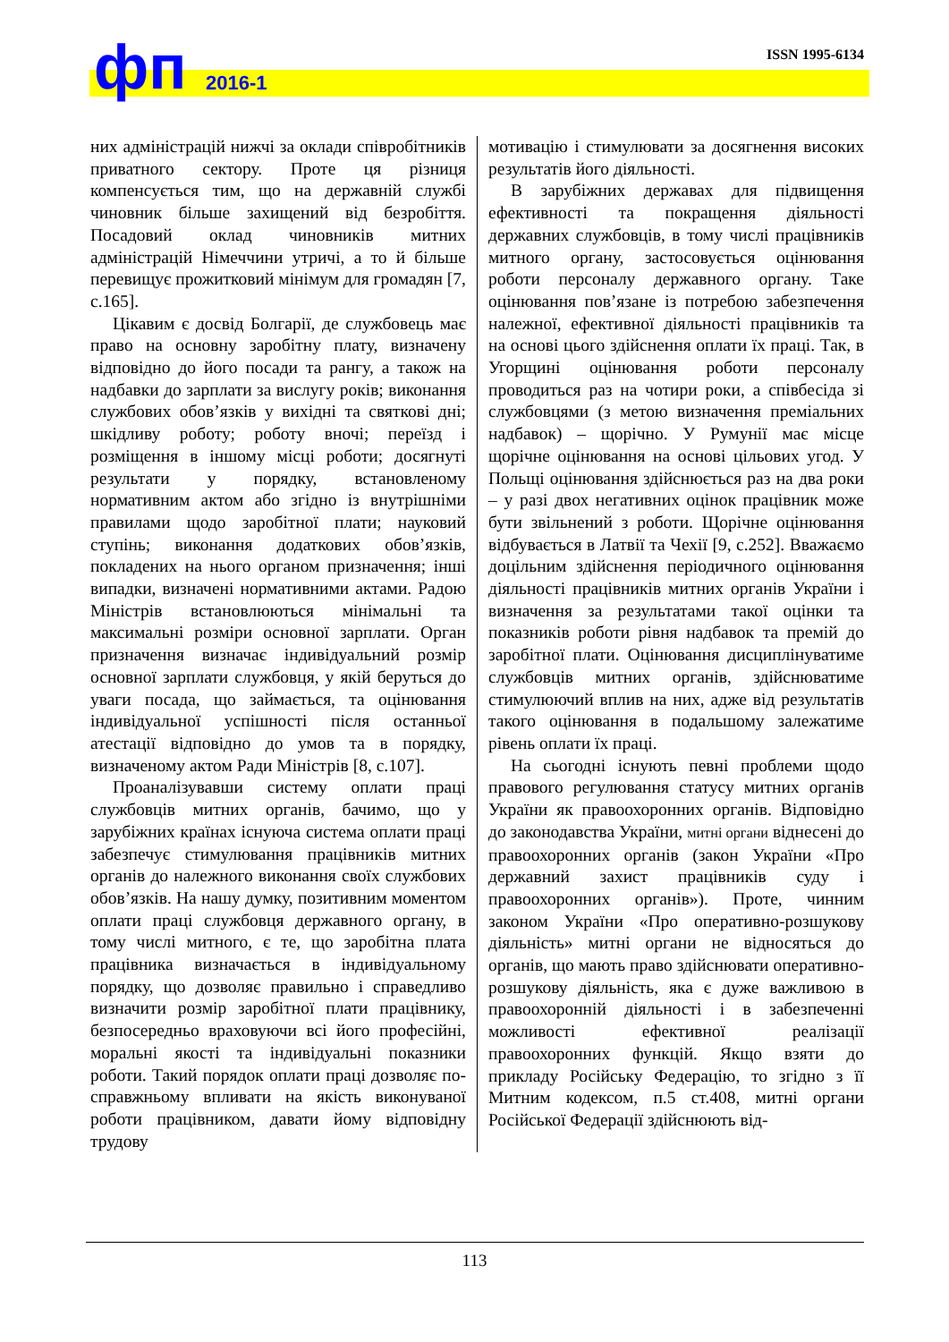фп 2016-1
ISSN 1995-6134
них адміністрацій нижчі за оклади співробітників приватного сектору. Проте ця різниця компенсується тим, що на державній службі чиновник більше захищений від безробіття. Посадовий оклад чиновників митних адміністрацій Німеччини утричі, а то й більше перевищує прожитковий мінімум для громадян [7, с.165].
Цікавим є досвід Болгарії, де службовець має право на основну заробітну плату, визначену відповідно до його посади та рангу, а також на надбавки до зарплати за вислугу років; виконання службових обов’язків у вихідні та святкові дні; шкідливу роботу; роботу вночі; переїзд і розміщення в іншому місці роботи; досягнуті результати у порядку, встановленому нормативним актом або згідно із внутрішніми правилами щодо заробітної плати; науковий ступінь; виконання додаткових обов’язків, покладених на нього органом призначення; інші випадки, визначені нормативними актами. Радою Міністрів встановлюються мінімальні та максимальні розміри основної зарплати. Орган призначення визначає індивідуальний розмір основної зарплати службовця, у якій беруться до уваги посада, що займається, та оцінювання індивідуальної успішності після останньої атестації відповідно до умов та в порядку, визначеному актом Ради Міністрів [8, с.107].
Проаналізувавши систему оплати праці службовців митних органів, бачимо, що у зарубіжних країнах існуюча система оплати праці забезпечує стимулювання працівників митних органів до належного виконання своїх службових обов’язків. На нашу думку, позитивним моментом оплати праці службовця державного органу, в тому числі митного, є те, що заробітна плата працівника визначається в індивідуальному порядку, що дозволяє правильно і справедливо визначити розмір заробітної плати працівнику, безпосередньо враховуючи всі його професійні, моральні якості та індивідуальні показники роботи. Такий порядок оплати праці дозволяє по-справжньому впливати на якість виконуваної роботи працівником, давати йому відповідну трудову
мотивацію і стимулювати за досягнення високих результатів його діяльності.
В зарубіжних державах для підвищення ефективності та покращення діяльності державних службовців, в тому числі працівників митного органу, застосовується оцінювання роботи персоналу державного органу. Таке оцінювання пов’язане із потребою забезпечення належної, ефективної діяльності працівників та на основі цього здійснення оплати їх праці. Так, в Угорщині оцінювання роботи персоналу проводиться раз на чотири роки, а співбесіда зі службовцями (з метою визначення преміальних надбавок) – щорічно. У Румунії має місце щорічне оцінювання на основі цільових угод. У Польщі оцінювання здійснюється раз на два роки – у разі двох негативних оцінок працівник може бути звільнений з роботи. Щорічне оцінювання відбувається в Латвії та Чехії [9, с.252]. Вважаємо доцільним здійснення періодичного оцінювання діяльності працівників митних органів України і визначення за результатами такої оцінки та показників роботи рівня надбавок та премій до заробітної плати. Оцінювання дисциплінуватиме службовців митних органів, здійснюватиме стимулюючий вплив на них, адже від результатів такого оцінювання в подальшому залежатиме рівень оплати їх праці.
На сьогодні існують певні проблеми щодо правового регулювання статусу митних органів України як правоохоронних органів. Відповідно до законодавства України, митні органи віднесені до правоохоронних органів (закон України «Про державний захист працівників суду і правоохоронних органів»). Проте, чинним законом України «Про оперативно-розшукову діяльність» митні органи не відносяться до органів, що мають право здійснювати оперативно-розшукову діяльність, яка є дуже важливою в правоохоронній діяльності і в забезпеченні можливості ефективної реалізації правоохоронних функцій. Якщо взяти до прикладу Російську Федерацію, то згідно з її Митним кодексом, п.5 ст.408, митні органи Російської Федерації здійснюють від-
113